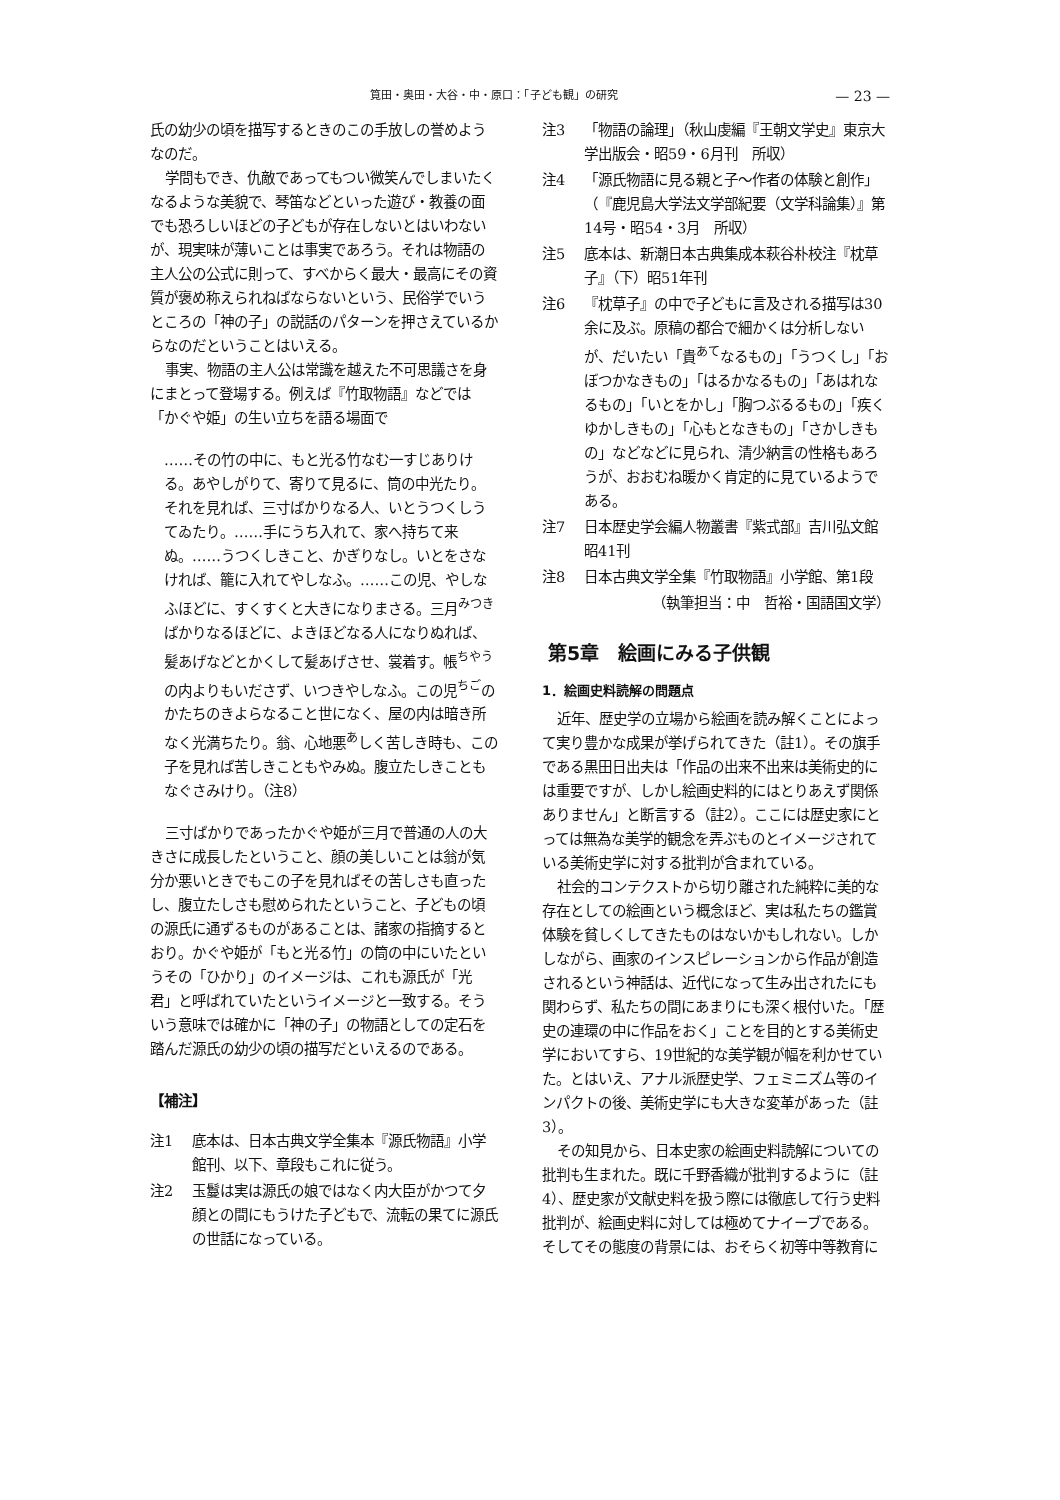筧田・奥田・大谷・中・原口：「子ども観」の研究 — 23 —
氏の幼少の頃を描写するときのこの手放しの誉めようなのだ。
学問もでき、仇敵であってもつい微笑んでしまいたくなるような美貌で、琴笛などといった遊び・教養の面でも恐ろしいほどの子どもが存在しないとはいわないが、現実味が薄いことは事実であろう。それは物語の主人公の公式に則って、すべからく最大・最高にその資質が褒め称えられねばならないという、民俗学でいうところの「神の子」の説話のパターンを押さえているからなのだということはいえる。
事実、物語の主人公は常識を越えた不可思議さを身にまとって登場する。例えば『竹取物語』などでは「かぐや姫」の生い立ちを語る場面で
……その竹の中に、もと光る竹なむ一すじありける。あやしがりて、寄りて見るに、筒の中光たり。それを見れば、三寸ばかりなる人、いとうつくしうてゐたり。……手にうち入れて、家へ持ちて来ぬ。……うつくしきこと、かぎりなし。いとをさなければ、籠に入れてやしなふ。……この児、やしなふほどに、すくすくと大きになりまさる。三月<sup>みつき</sup>ばかりなるほどに、よきほどなる人になりぬれば、髪あげなどとかくして髪あげさせ、裳着す。帳<sup>ちやう</sup>の内よりもいださず、いつきやしなふ。この児<sup>ちご</sup>のかたちのきよらなること世になく、屋の内は暗き所なく光満ちたり。翁、心地悪<sup>あ</sup>しく苦しき時も、この子を見れば苦しきこともやみぬ。腹立たしきこともなぐさみけり。（注8）
三寸ばかりであったかぐや姫が三月で普通の人の大きさに成長したということ、顔の美しいことは翁が気分か悪いときでもこの子を見ればその苦しさも直ったし、腹立たしさも慰められたということ、子どもの頃の源氏に通ずるものがあることは、諸家の指摘するとおり。かぐや姫が「もと光る竹」の筒の中にいたというその「ひかり」のイメージは、これも源氏が「光君」と呼ばれていたというイメージと一致する。そういう意味では確かに「神の子」の物語としての定石を踏んだ源氏の幼少の頃の描写だといえるのである。
【補注】
注1 底本は、日本古典文学全集本『源氏物語』小学館刊、以下、章段もこれに従う。
注2 玉鬘は実は源氏の娘ではなく内大臣がかつて夕顔との間にもうけた子どもで、流転の果てに源氏の世話になっている。
注3 「物語の論理」（秋山虔編『王朝文学史』東京大学出版会・昭59・6月刊　所収）
注4 「源氏物語に見る親と子〜作者の体験と創作」（『鹿児島大学法文学部紀要（文学科論集）』第14号・昭54・3月　所収）
注5 底本は、新潮日本古典集成本萩谷朴校注『枕草子』（下）昭51年刊
注6 『枕草子』の中で子どもに言及される描写は30余に及ぶ。原稿の都合で細かくは分析しないが、だいたい「貴<sup>あて</sup>なるもの」「うつくし」「おぼつかなきもの」「はるかなるもの」「あはれなるもの」「いとをかし」「胸つぶるるもの」「疾くゆかしきもの」「心もとなきもの」「さかしきもの」などなどに見られ、清少納言の性格もあろうが、おおむね暖かく肯定的に見ているようである。
注7 日本歴史学会編人物叢書『紫式部』吉川弘文館昭41刊
注8 日本古典文学全集『竹取物語』小学館、第1段
（執筆担当：中　哲裕・国語国文学）
第5章　絵画にみる子供観
1．絵画史料読解の問題点
近年、歴史学の立場から絵画を読み解くことによって実り豊かな成果が挙げられてきた（註1）。その旗手である黒田日出夫は「作品の出来不出来は美術史的には重要ですが、しかし絵画史料的にはとりあえず関係ありません」と断言する（註2）。ここには歴史家にとっては無為な美学的観念を弄ぶものとイメージされている美術史学に対する批判が含まれている。
社会的コンテクストから切り離された純粋に美的な存在としての絵画という概念ほど、実は私たちの鑑賞体験を貧しくしてきたものはないかもしれない。しかしながら、画家のインスピレーションから作品が創造されるという神話は、近代になって生み出されたにも関わらず、私たちの間にあまりにも深く根付いた。「歴史の連環の中に作品をおく」ことを目的とする美術史学においてすら、19世紀的な美学観が幅を利かせていた。とはいえ、アナル派歴史学、フェミニズム等のインパクトの後、美術史学にも大きな変革があった（註3）。
その知見から、日本史家の絵画史料読解についての批判も生まれた。既に千野香織が批判するように（註4）、歴史家が文献史料を扱う際には徹底して行う史料批判が、絵画史料に対しては極めてナイーブである。そしてその態度の背景には、おそらく初等中等教育に